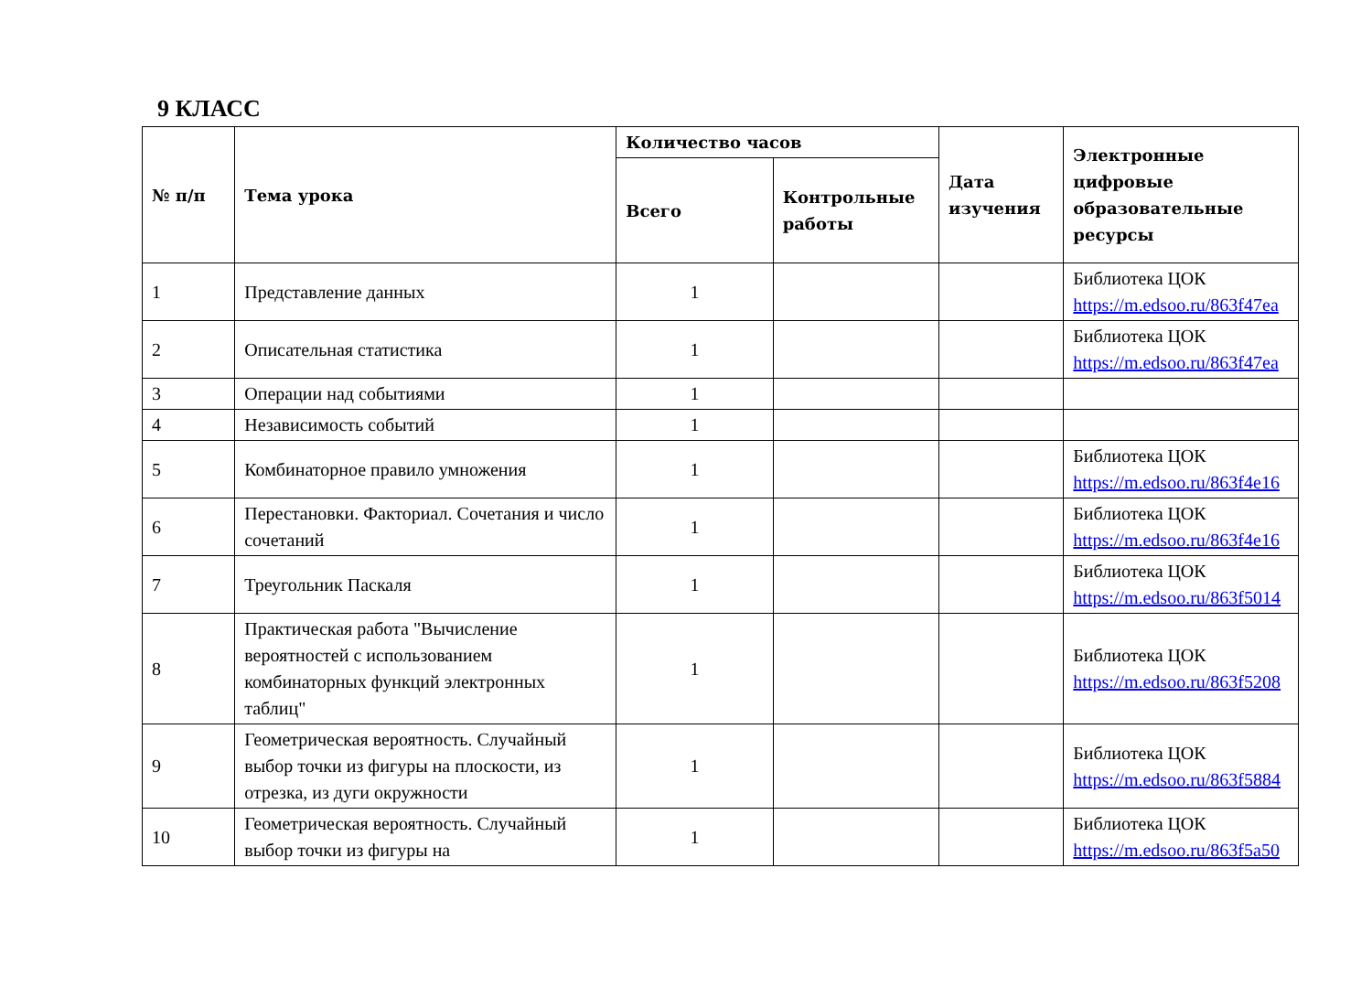9 КЛАСС
| № п/п | Тема урока | Количество часов | | Дата изучения | Электронные цифровые образовательные ресурсы |
| --- | --- | --- | --- | --- | --- |
| | | Всего | Контрольные работы | | |
| 1 | Представление данных | 1 | | | Библиотека ЦОК https://m.edsoo.ru/863f47ea |
| 2 | Описательная статистика | 1 | | | Библиотека ЦОК https://m.edsoo.ru/863f47ea |
| 3 | Операции над событиями | 1 | | | |
| 4 | Независимость событий | 1 | | | |
| 5 | Комбинаторное правило умножения | 1 | | | Библиотека ЦОК https://m.edsoo.ru/863f4e16 |
| 6 | Перестановки. Факториал. Сочетания и число сочетаний | 1 | | | Библиотека ЦОК https://m.edsoo.ru/863f4e16 |
| 7 | Треугольник Паскаля | 1 | | | Библиотека ЦОК https://m.edsoo.ru/863f5014 |
| 8 | Практическая работа "Вычисление вероятностей с использованием комбинаторных функций электронных таблиц" | 1 | | | Библиотека ЦОК https://m.edsoo.ru/863f5208 |
| 9 | Геометрическая вероятность. Случайный выбор точки из фигуры на плоскости, из отрезка, из дуги окружности | 1 | | | Библиотека ЦОК https://m.edsoo.ru/863f5884 |
| 10 | Геометрическая вероятность. Случайный выбор точки из фигуры на | 1 | | | Библиотека ЦОК https://m.edsoo.ru/863f5a50 |